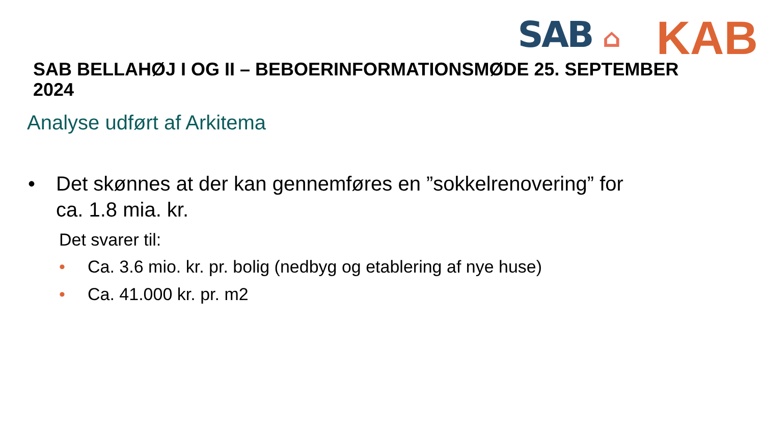SAB ⌂
KAB
SAB BELLAHØJ I OG II – BEBOERINFORMATIONSMØDE 25. SEPTEMBER 2024
Analyse udført af Arkitema
• Det skønnes at der kan gennemføres en ”sokkelrenovering” for
ca. 1.8 mia. kr.
Det svarer til:
• Ca. 3.6 mio. kr. pr. bolig (nedbyg og etablering af nye huse)
• Ca. 41.000 kr. pr. m2